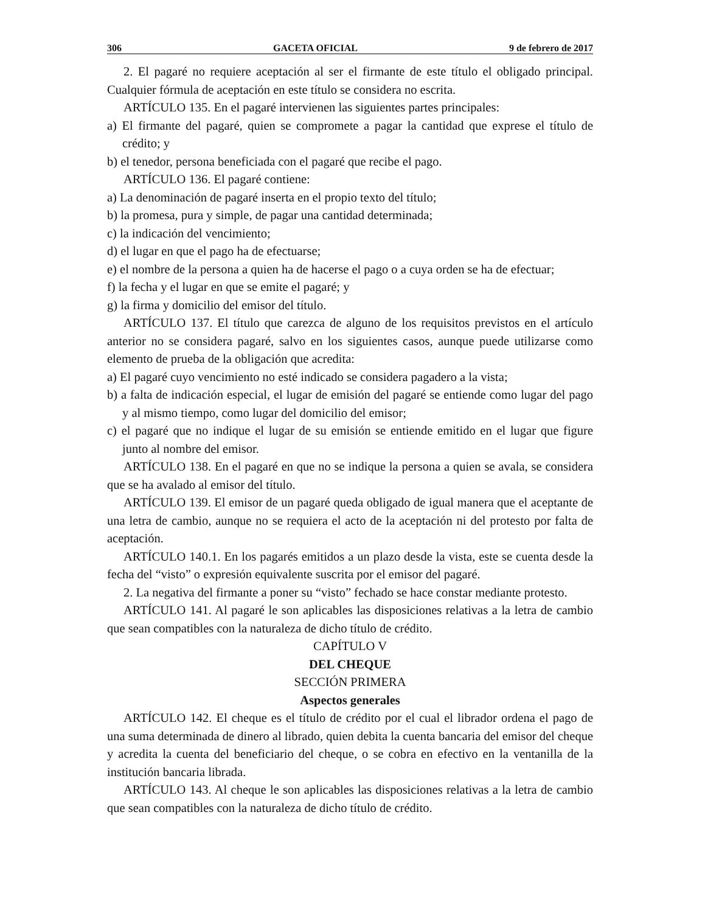306 GACETA OFICIAL 9 de febrero de 2017
2. El pagaré no requiere aceptación al ser el firmante de este título el obligado principal. Cualquier fórmula de aceptación en este título se considera no escrita.
ARTÍCULO 135. En el pagaré intervienen las siguientes partes principales:
a) El firmante del pagaré, quien se compromete a pagar la cantidad que exprese el título de crédito; y
b) el tenedor, persona beneficiada con el pagaré que recibe el pago.
ARTÍCULO 136. El pagaré contiene:
a) La denominación de pagaré inserta en el propio texto del título;
b) la promesa, pura y simple, de pagar una cantidad determinada;
c) la indicación del vencimiento;
d) el lugar en que el pago ha de efectuarse;
e) el nombre de la persona a quien ha de hacerse el pago o a cuya orden se ha de efectuar;
f) la fecha y el lugar en que se emite el pagaré; y
g) la firma y domicilio del emisor del título.
ARTÍCULO 137. El título que carezca de alguno de los requisitos previstos en el artículo anterior no se considera pagaré, salvo en los siguientes casos, aunque puede utilizarse como elemento de prueba de la obligación que acredita:
a) El pagaré cuyo vencimiento no esté indicado se considera pagadero a la vista;
b) a falta de indicación especial, el lugar de emisión del pagaré se entiende como lugar del pago y al mismo tiempo, como lugar del domicilio del emisor;
c) el pagaré que no indique el lugar de su emisión se entiende emitido en el lugar que figure junto al nombre del emisor.
ARTÍCULO 138. En el pagaré en que no se indique la persona a quien se avala, se considera que se ha avalado al emisor del título.
ARTÍCULO 139. El emisor de un pagaré queda obligado de igual manera que el aceptante de una letra de cambio, aunque no se requiera el acto de la aceptación ni del protesto por falta de aceptación.
ARTÍCULO 140.1. En los pagarés emitidos a un plazo desde la vista, este se cuenta desde la fecha del “visto” o expresión equivalente suscrita por el emisor del pagaré.
2. La negativa del firmante a poner su “visto” fechado se hace constar mediante protesto.
ARTÍCULO 141. Al pagaré le son aplicables las disposiciones relativas a la letra de cambio que sean compatibles con la naturaleza de dicho título de crédito.
CAPÍTULO V
DEL CHEQUE
SECCIÓN PRIMERA
Aspectos generales
ARTÍCULO 142. El cheque es el título de crédito por el cual el librador ordena el pago de una suma determinada de dinero al librado, quien debita la cuenta bancaria del emisor del cheque y acredita la cuenta del beneficiario del cheque, o se cobra en efectivo en la ventanilla de la institución bancaria librada.
ARTÍCULO 143. Al cheque le son aplicables las disposiciones relativas a la letra de cambio que sean compatibles con la naturaleza de dicho título de crédito.